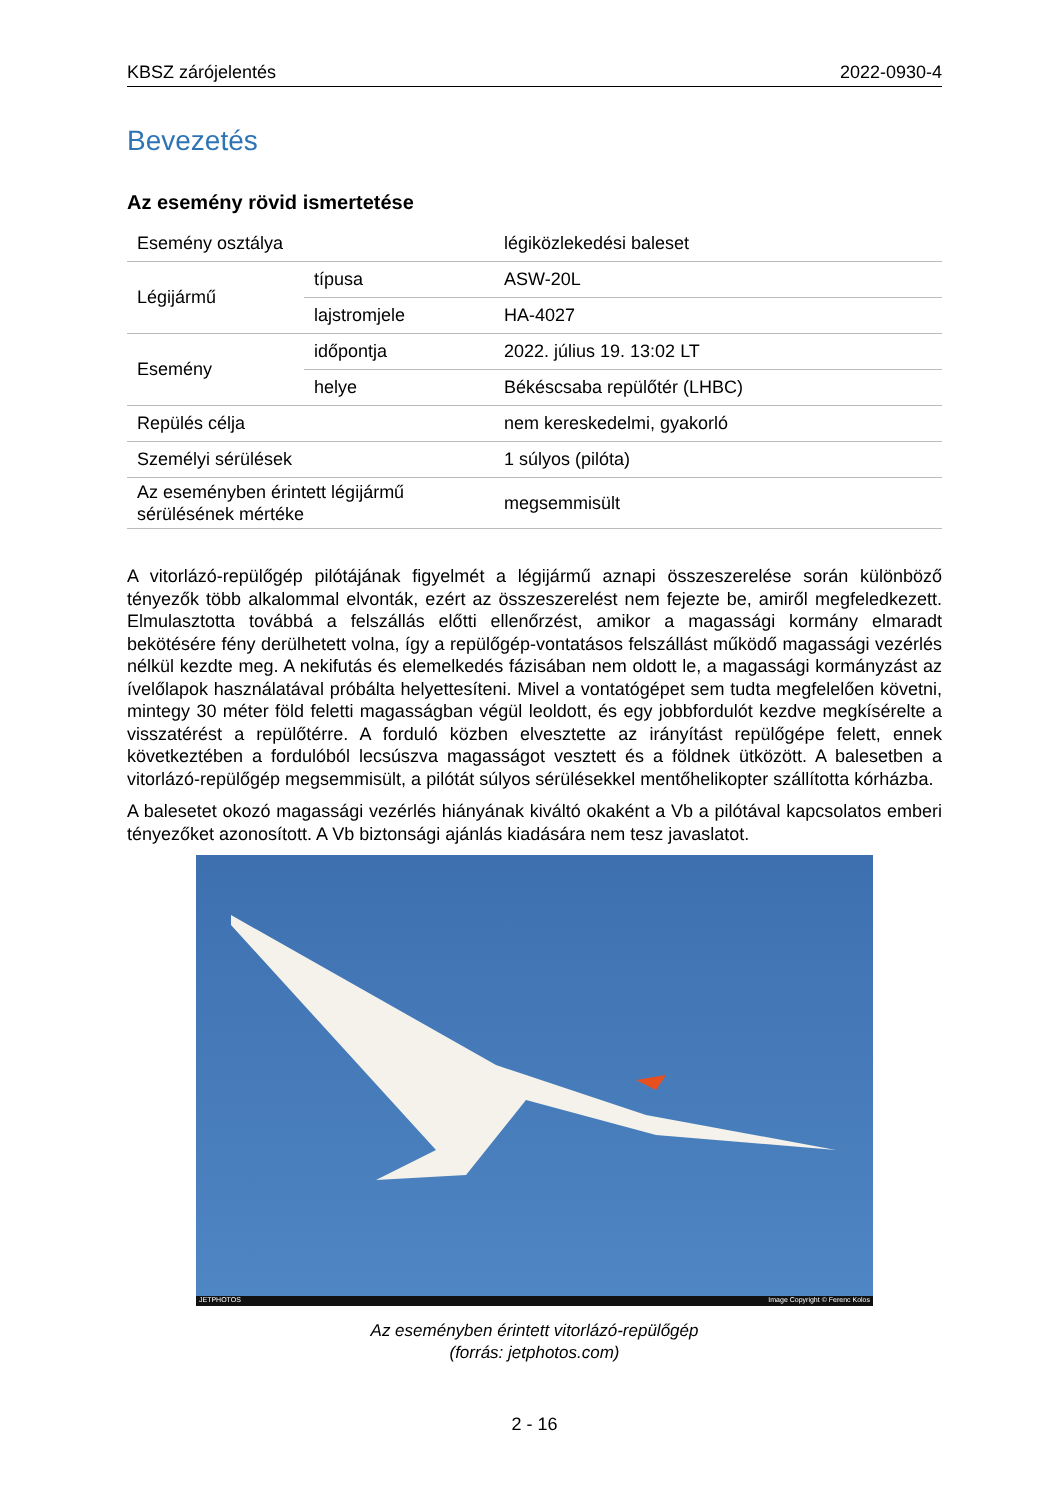KBSZ zárójelentés 2022-0930-4
Bevezetés
Az esemény rövid ismertetése
| Esemény osztálya | | légiközlekedési baleset |
| Légijármű | típusa | ASW-20L |
| | lajstromjele | HA-4027 |
| Esemény | időpontja | 2022. július 19. 13:02 LT |
| | helye | Békéscsaba repülőtér (LHBC) |
| Repülés célja | | nem kereskedelmi, gyakorló |
| Személyi sérülések | | 1 súlyos (pilóta) |
| Az eseményben érintett légijármű sérülésének mértéke | | megsemmisült |
A vitorlázó-repülőgép pilótájának figyelmét a légijármű aznapi összeszerelése során különböző tényezők több alkalommal elvonták, ezért az összeszerelést nem fejezte be, amiről megfeledkezett. Elmulasztotta továbbá a felszállás előtti ellenőrzést, amikor a magassági kormány elmaradt bekötésére fény derülhetett volna, így a repülőgép-vontatásos felszállást működő magassági vezérlés nélkül kezdte meg. A nekifutás és elemelkedés fázisában nem oldott le, a magassági kormányzást az ívelőlapok használatával próbálta helyettesíteni. Mivel a vontatógépet sem tudta megfelelően követni, mintegy 30 méter föld feletti magasságban végül leoldott, és egy jobbfordulót kezdve megkísérelte a visszatérést a repülőtérre. A forduló közben elvesztette az irányítást repülőgépe felett, ennek következtében a fordulóból lecsúszva magasságot vesztett és a földnek ütközött. A balesetben a vitorlázó-repülőgép megsemmisült, a pilótát súlyos sérülésekkel mentőhelikopter szállította kórházba.
A balesetet okozó magassági vezérlés hiányának kiváltó okaként a Vb a pilótával kapcsolatos emberi tényezőket azonosított. A Vb biztonsági ajánlás kiadására nem tesz javaslatot.
JETPHOTOS Image Copyright © Ferenc Kolos
Az eseményben érintett vitorlázó-repülőgép
(forrás: jetphotos.com)
2 - 16